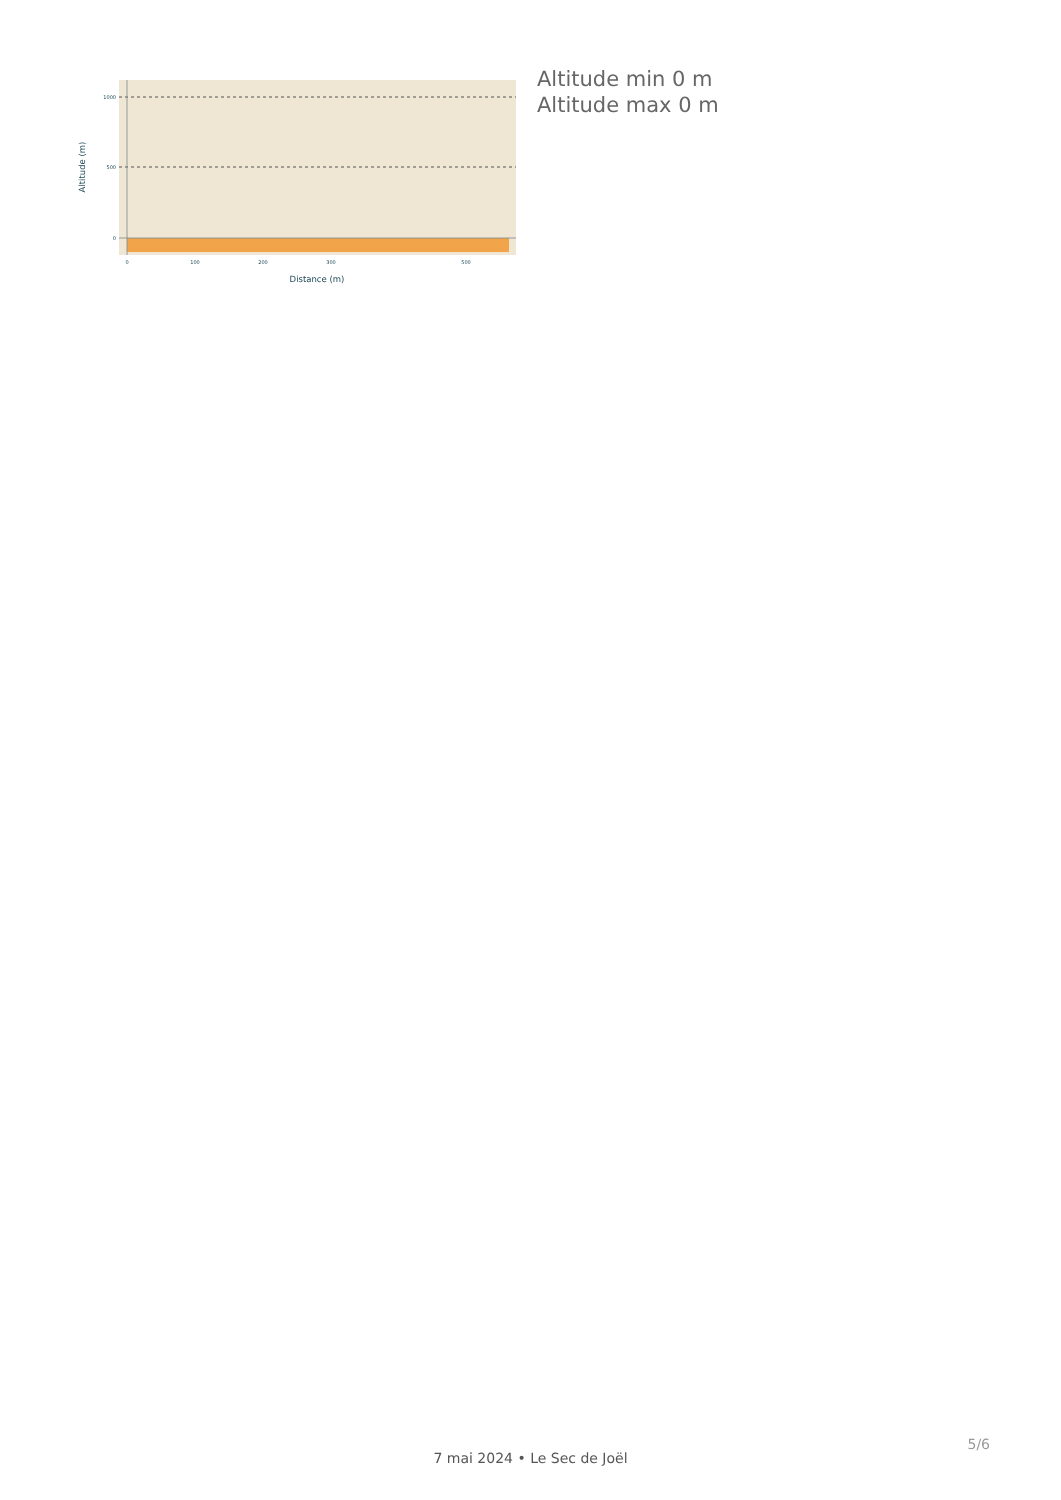1000
500
0
0
100
200
300
500
Distance (m)
Altitude (m)
Altitude min 0 m
Altitude max 0 m
5/6
7 mai 2024 • Le Sec de Joël